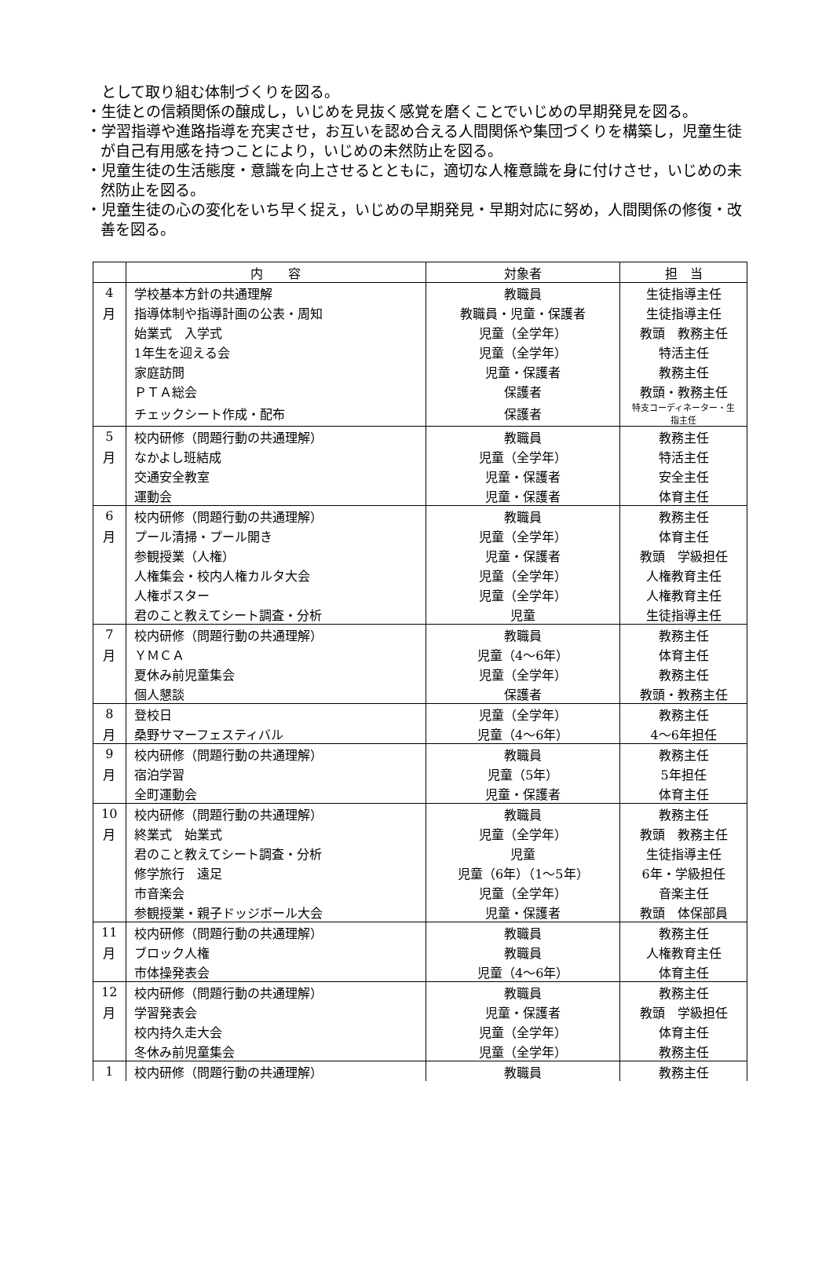として取り組む体制づくりを図る。
・生徒との信頼関係の醸成し，いじめを見抜く感覚を磨くことでいじめの早期発見を図る。
・学習指導や進路指導を充実させ，お互いを認め合える人間関係や集団づくりを構築し，児童生徒が自己有用感を持つことにより，いじめの未然防止を図る。
・児童生徒の生活態度・意識を向上させるとともに，適切な人権意識を身に付けさせ，いじめの未然防止を図る。
・児童生徒の心の変化をいち早く捉え，いじめの早期発見・早期対応に努め，人間関係の修復・改善を図る。
| | 内 容 | 対象者 | 担 当 |
| --- | --- | --- | --- |
| 4 | 学校基本方針の共通理解 | 教職員 | 生徒指導主任 |
| 月 | 指導体制や指導計画の公表・周知 | 教職員・児童・保護者 | 生徒指導主任 |
| | 始業式 入学式 | 児童（全学年） | 教頭 教務主任 |
| | 1年生を迎える会 | 児童（全学年） | 特活主任 |
| | 家庭訪問 | 児童・保護者 | 教務主任 |
| | ＰＴＡ総会 | 保護者 | 教頭・教務主任 |
| | チェックシート作成・配布 | 保護者 | 特支コーディネーター・生指主任 |
| 5 | 校内研修（問題行動の共通理解） | 教職員 | 教務主任 |
| 月 | なかよし班結成 | 児童（全学年） | 特活主任 |
| | 交通安全教室 | 児童・保護者 | 安全主任 |
| | 運動会 | 児童・保護者 | 体育主任 |
| 6 | 校内研修（問題行動の共通理解） | 教職員 | 教務主任 |
| 月 | プール清掃・プール開き | 児童（全学年） | 体育主任 |
| | 参観授業（人権） | 児童・保護者 | 教頭 学級担任 |
| | 人権集会・校内人権カルタ大会 | 児童（全学年） | 人権教育主任 |
| | 人権ポスター | 児童（全学年） | 人権教育主任 |
| | 君のこと教えてシート調査・分析 | 児童 | 生徒指導主任 |
| 7 | 校内研修（問題行動の共通理解） | 教職員 | 教務主任 |
| 月 | ＹＭＣＡ | 児童（4～6年） | 体育主任 |
| | 夏休み前児童集会 | 児童（全学年） | 教務主任 |
| | 個人懇談 | 保護者 | 教頭・教務主任 |
| 8 | 登校日 | 児童（全学年） | 教務主任 |
| 月 | 桑野サマーフェスティバル | 児童（4～6年） | 4～6年担任 |
| 9 | 校内研修（問題行動の共通理解） | 教職員 | 教務主任 |
| 月 | 宿泊学習 | 児童（5年） | 5年担任 |
| | 全町運動会 | 児童・保護者 | 体育主任 |
| 10 | 校内研修（問題行動の共通理解） | 教職員 | 教務主任 |
| 月 | 終業式 始業式 | 児童（全学年） | 教頭 教務主任 |
| | 君のこと教えてシート調査・分析 | 児童 | 生徒指導主任 |
| | 修学旅行 遠足 | 児童（6年）（1～5年） | 6年・学級担任 |
| | 市音楽会 | 児童（全学年） | 音楽主任 |
| | 参観授業・親子ドッジボール大会 | 児童・保護者 | 教頭 体保部員 |
| 11 | 校内研修（問題行動の共通理解） | 教職員 | 教務主任 |
| 月 | ブロック人権 | 教職員 | 人権教育主任 |
| | 市体操発表会 | 児童（4～6年） | 体育主任 |
| 12 | 校内研修（問題行動の共通理解） | 教職員 | 教務主任 |
| 月 | 学習発表会 | 児童・保護者 | 教頭 学級担任 |
| | 校内持久走大会 | 児童（全学年） | 体育主任 |
| | 冬休み前児童集会 | 児童（全学年） | 教務主任 |
| 1 | 校内研修（問題行動の共通理解） | 教職員 | 教務主任 |